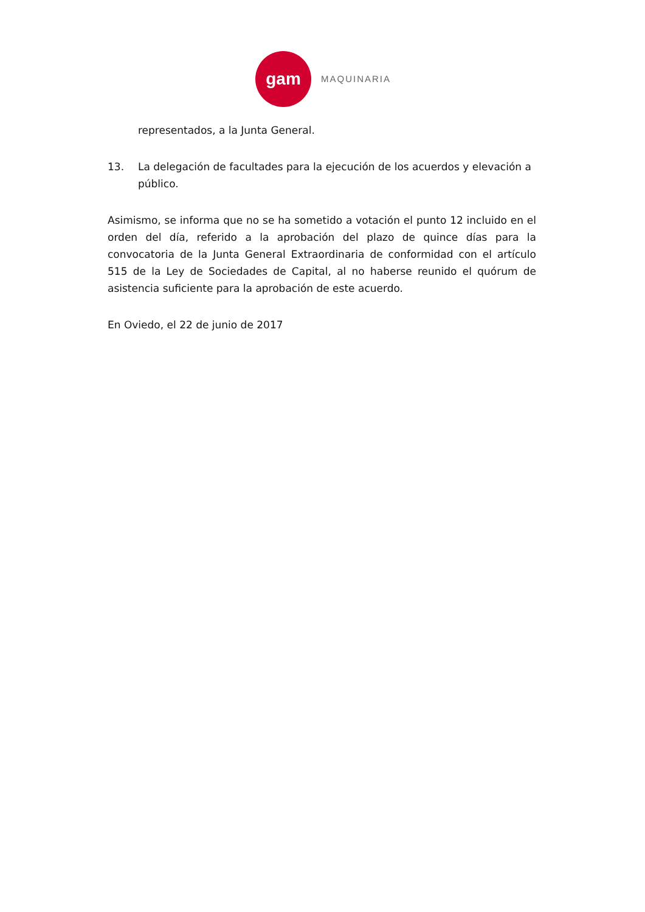gam
MAQUINARIA
representados, a la Junta General.
13. La delegación de facultades para la ejecución de los acuerdos y elevación a público.
Asimismo, se informa que no se ha sometido a votación el punto 12 incluido en el orden del día, referido a la aprobación del plazo de quince días para la convocatoria de la Junta General Extraordinaria de conformidad con el artículo 515 de la Ley de Sociedades de Capital, al no haberse reunido el quórum de asistencia suficiente para la aprobación de este acuerdo.
En Oviedo, el 22 de junio de 2017